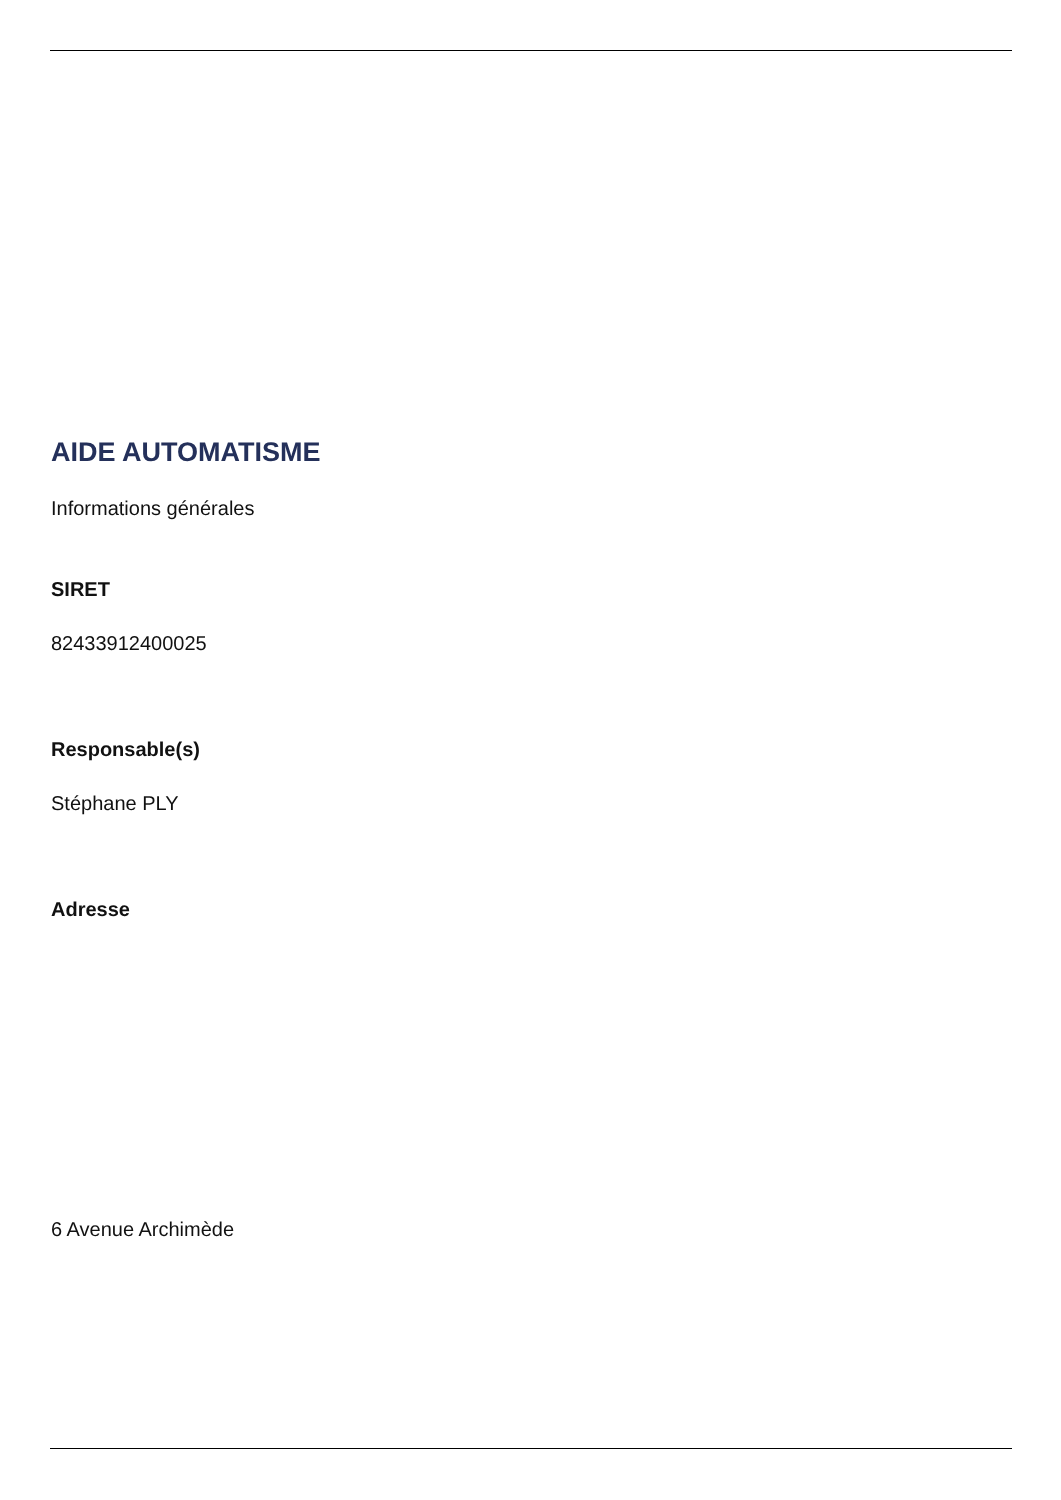AIDE AUTOMATISME
Informations générales
SIRET
82433912400025
Responsable(s)
Stéphane PLY
Adresse
6 Avenue Archimède